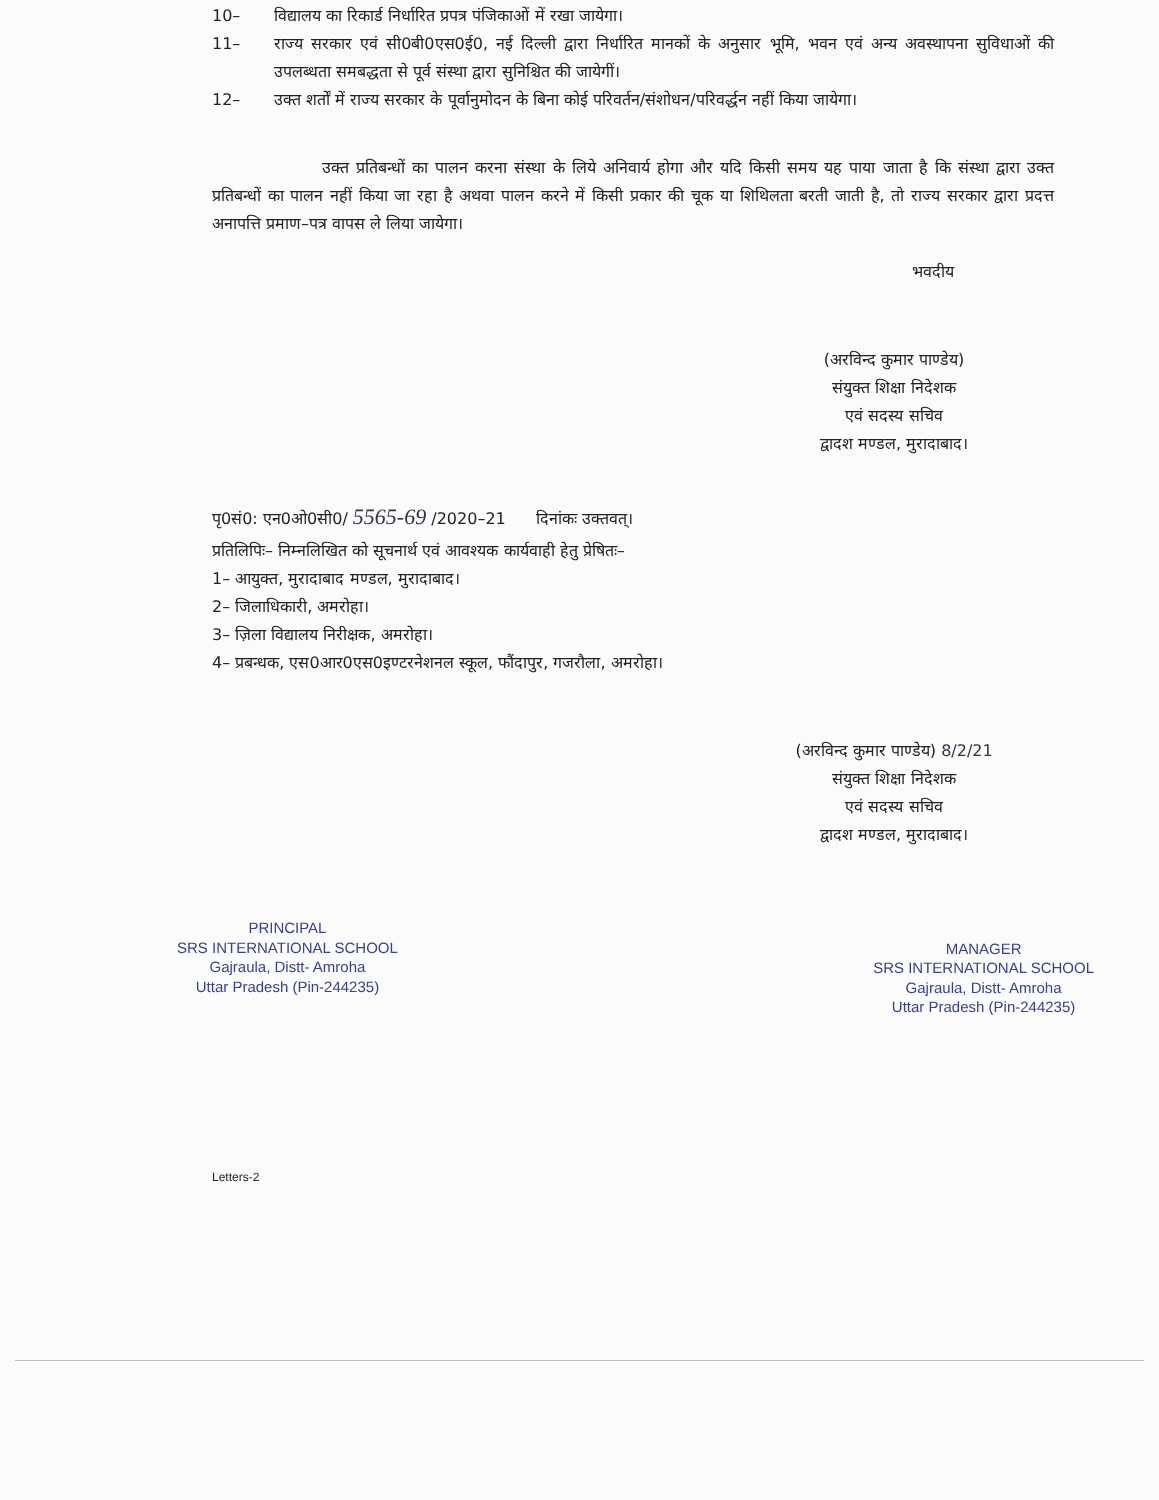10– विद्यालय का रिकार्ड निर्धारित प्रपत्र पंजिकाओं में रखा जायेगा।
11– राज्य सरकार एवं सी0बी0एस0ई0, नई दिल्ली द्वारा निर्धारित मानकों के अनुसार भूमि, भवन एवं अन्य अवस्थापना सुविधाओं की उपलब्धता समबद्धता से पूर्व संस्था द्वारा सुनिश्चित की जायेगीं।
12– उक्त शर्तों में राज्य सरकार के पूर्वानुमोदन के बिना कोई परिवर्तन/संशोधन/परिवर्द्धन नहीं किया जायेगा।
उक्त प्रतिबन्धों का पालन करना संस्था के लिये अनिवार्य होगा और यदि किसी समय यह पाया जाता है कि संस्था द्वारा उक्त प्रतिबन्धों का पालन नहीं किया जा रहा है अथवा पालन करने में किसी प्रकार की चूक या शिथिलता बरती जाती है, तो राज्य सरकार द्वारा प्रदत्त अनापत्ति प्रमाण–पत्र वापस ले लिया जायेगा।
भवदीय
(अरविन्द कुमार पाण्डेय)
संयुक्त शिक्षा निदेशक
एवं सदस्य सचिव
द्वादश मण्डल, मुरादाबाद।
पृ0सं0: एन0ओ0सी0/ 5565-69 /2020–21 दिनांकः उक्तवत्।
प्रतिलिपिः– निम्नलिखित को सूचनार्थ एवं आवश्यक कार्यवाही हेतु प्रेषितः–
1– आयुक्त, मुरादाबाद मण्डल, मुरादाबाद।
2– जिलाधिकारी, अमरोहा।
3– ज़िला विद्यालय निरीक्षक, अमरोहा।
4– प्रबन्धक, एस0आर0एस0इण्टरनेशनल स्कूल, फौंदापुर, गजरौला, अमरोहा।
(अरविन्द कुमार पाण्डेय) 8/2/21
संयुक्त शिक्षा निदेशक
एवं सदस्य सचिव
द्वादश मण्डल, मुरादाबाद।
PRINCIPAL
SRS INTERNATIONAL SCHOOL
Gajraula, Distt- Amroha
Uttar Pradesh (Pin-244235)
MANAGER
SRS INTERNATIONAL SCHOOL
Gajraula, Distt- Amroha
Uttar Pradesh (Pin-244235)
Letters-2